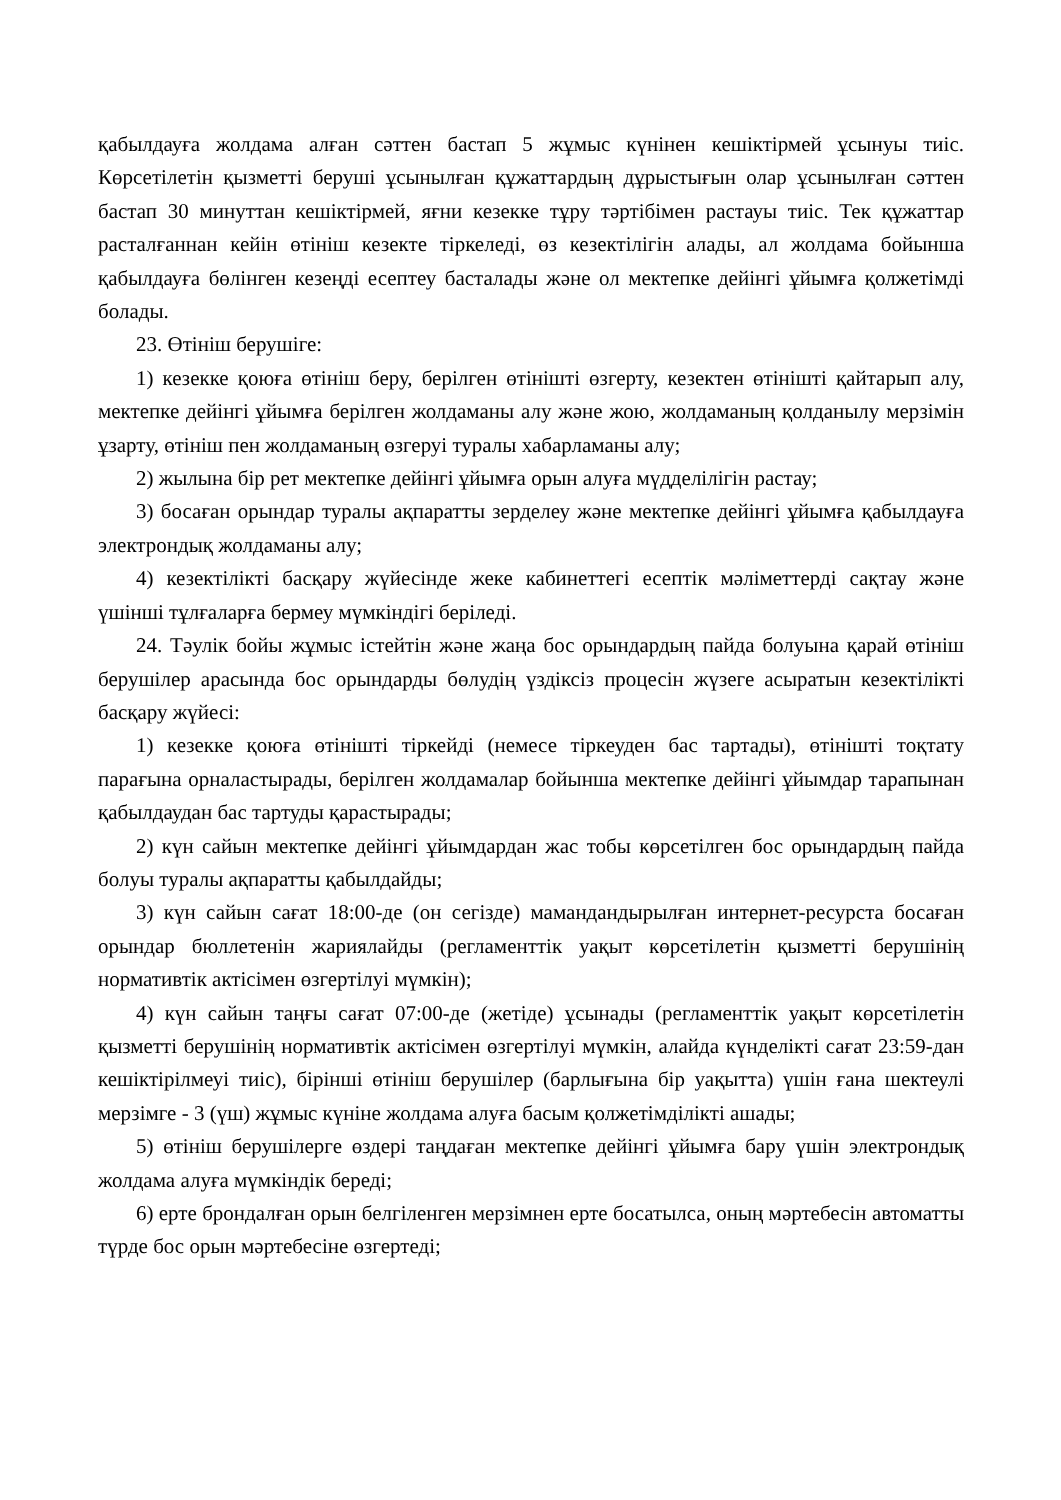қабылдауға жолдама алған сәттен бастап 5 жұмыс күнінен кешіктірмей ұсынуы тиіс. Көрсетілетін қызметті беруші ұсынылған құжаттардың дұрыстығын олар ұсынылған сәттен бастап 30 минуттан кешіктірмей, яғни кезекке тұру тәртібімен растауы тиіс. Тек құжаттар расталғаннан кейін өтініш кезекте тіркеледі, өз кезектілігін алады, ал жолдама бойынша қабылдауға бөлінген кезеңді есептеу басталады және ол мектепке дейінгі ұйымға қолжетімді болады.
23. Өтініш берушіге:
1) кезекке қоюға өтініш беру, берілген өтінішті өзгерту, кезектен өтінішті қайтарып алу, мектепке дейінгі ұйымға берілген жолдаманы алу және жою, жолдаманың қолданылу мерзімін ұзарту, өтініш пен жолдаманың өзгеруі туралы хабарламаны алу;
2) жылына бір рет мектепке дейінгі ұйымға орын алуға мүдделілігін растау;
3) босаған орындар туралы ақпаратты зерделеу және мектепке дейінгі ұйымға қабылдауға электрондық жолдаманы алу;
4) кезектілікті басқару жүйесінде жеке кабинеттегі есептік мәліметтерді сақтау және үшінші тұлғаларға бермеу мүмкіндігі беріледі.
24. Тәулік бойы жұмыс істейтін және жаңа бос орындардың пайда болуына қарай өтініш берушілер арасында бос орындарды бөлудің үздіксіз процесін жүзеге асыратын кезектілікті басқару жүйесі:
1) кезекке қоюға өтінішті тіркейді (немесе тіркеуден бас тартады), өтінішті тоқтату парағына орналастырады, берілген жолдамалар бойынша мектепке дейінгі ұйымдар тарапынан қабылдаудан бас тартуды қарастырады;
2) күн сайын мектепке дейінгі ұйымдардан жас тобы көрсетілген бос орындардың пайда болуы туралы ақпаратты қабылдайды;
3) күн сайын сағат 18:00-де (он сегізде) мамандандырылған интернет-ресурста босаған орындар бюллетенін жариялайды (регламенттік уақыт көрсетілетін қызметті берушінің нормативтік актісімен өзгертілуі мүмкін);
4) күн сайын таңғы сағат 07:00-де (жетіде) ұсынады (регламенттік уақыт көрсетілетін қызметті берушінің нормативтік актісімен өзгертілуі мүмкін, алайда күнделікті сағат 23:59-дан кешіктірілмеуі тиіс), бірінші өтініш берушілер (барлығына бір уақытта) үшін ғана шектеулі мерзімге - 3 (үш) жұмыс күніне жолдама алуға басым қолжетімділікті ашады;
5) өтініш берушілерге өздері таңдаған мектепке дейінгі ұйымға бару үшін электрондық жолдама алуға мүмкіндік береді;
6) ерте брондалған орын белгіленген мерзімнен ерте босатылса, оның мәртебесін автоматты түрде бос орын мәртебесіне өзгертеді;